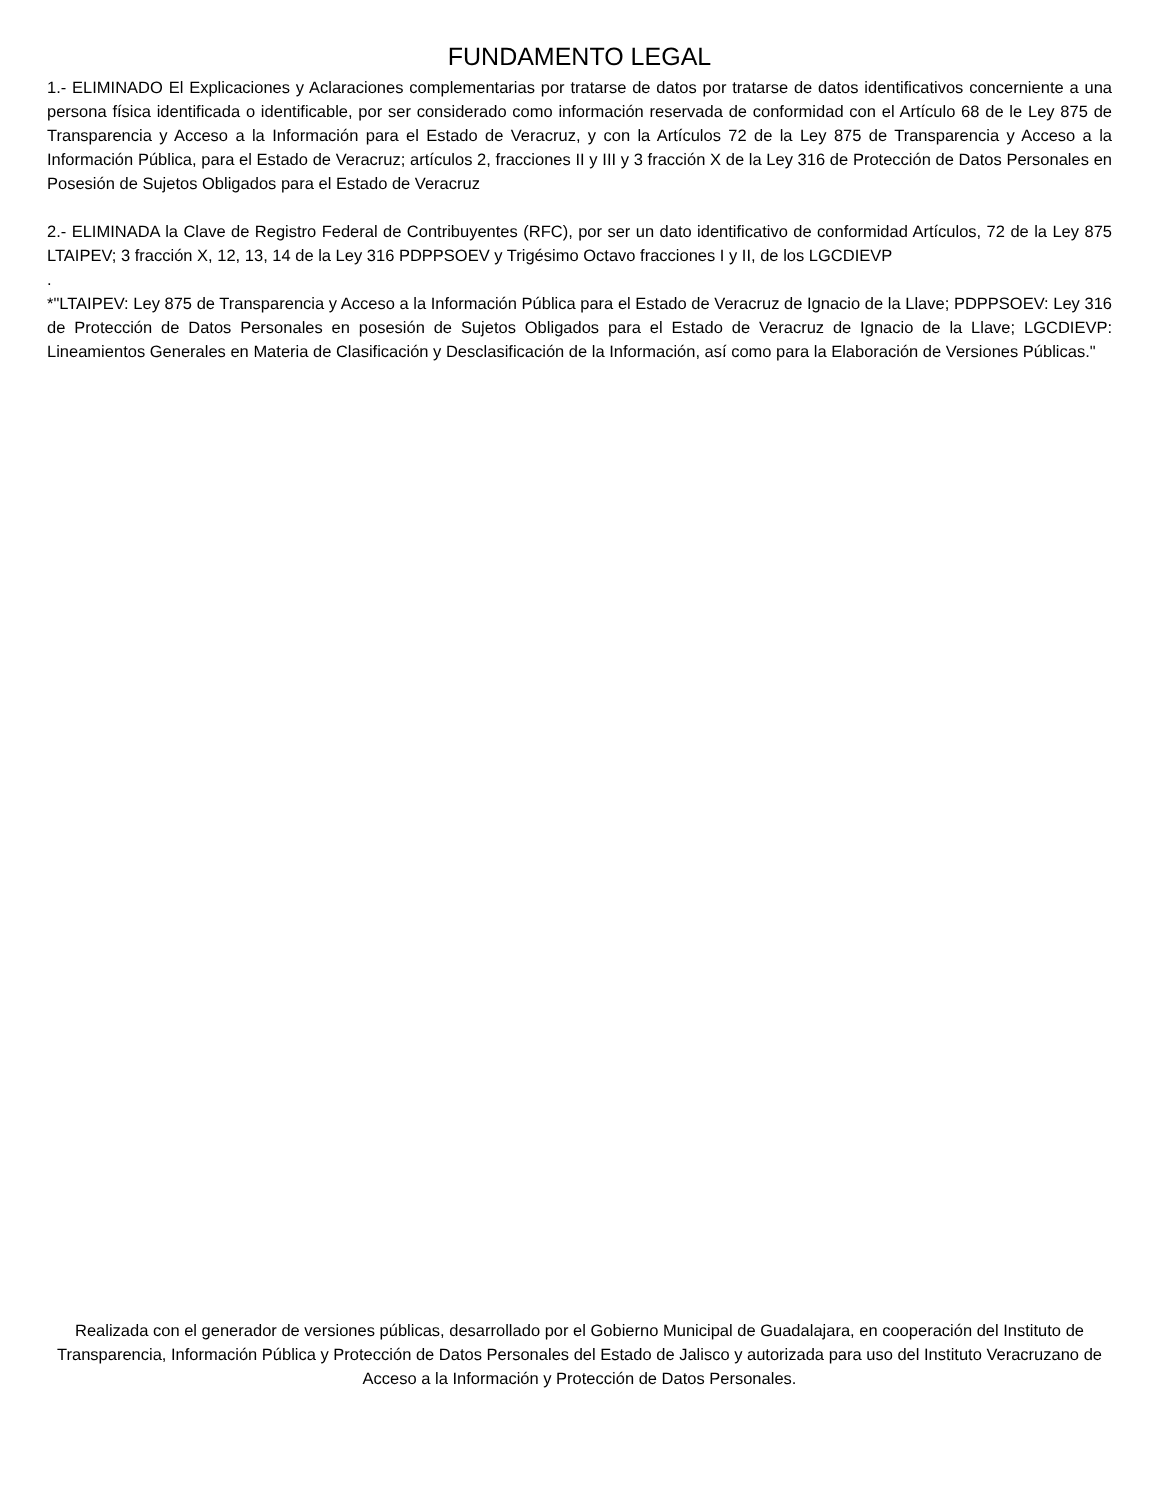FUNDAMENTO LEGAL
1.- ELIMINADO El Explicaciones y Aclaraciones complementarias por tratarse de datos por tratarse de datos identificativos concerniente a una persona física identificada o identificable, por ser considerado como información reservada de conformidad con el Artículo 68 de le Ley 875 de Transparencia y Acceso a la Información para el Estado de Veracruz, y con la Artículos 72 de la Ley 875 de Transparencia y Acceso a la Información Pública, para el Estado de Veracruz; artículos 2, fracciones II y III y 3 fracción X de la Ley 316 de Protección de Datos Personales en Posesión de Sujetos Obligados para el Estado de Veracruz
2.- ELIMINADA la Clave de Registro Federal de Contribuyentes (RFC), por ser un dato identificativo de conformidad Artículos, 72 de la Ley 875 LTAIPEV; 3 fracción X, 12, 13, 14 de la Ley 316 PDPPSOEV y Trigésimo Octavo fracciones I y II, de los LGCDIEVP
.
*"LTAIPEV: Ley 875 de Transparencia y Acceso a la Información Pública para el Estado de Veracruz de Ignacio de la Llave; PDPPSOEV: Ley 316 de Protección de Datos Personales en posesión de Sujetos Obligados para el Estado de Veracruz de Ignacio de la Llave; LGCDIEVP: Lineamientos Generales en Materia de Clasificación y Desclasificación de la Información, así como para la Elaboración de Versiones Públicas."
Realizada con el generador de versiones públicas, desarrollado por el Gobierno Municipal de Guadalajara, en cooperación del Instituto de Transparencia, Información Pública y Protección de Datos Personales del Estado de Jalisco y autorizada para uso del Instituto Veracruzano de Acceso a la Información y Protección de Datos Personales.